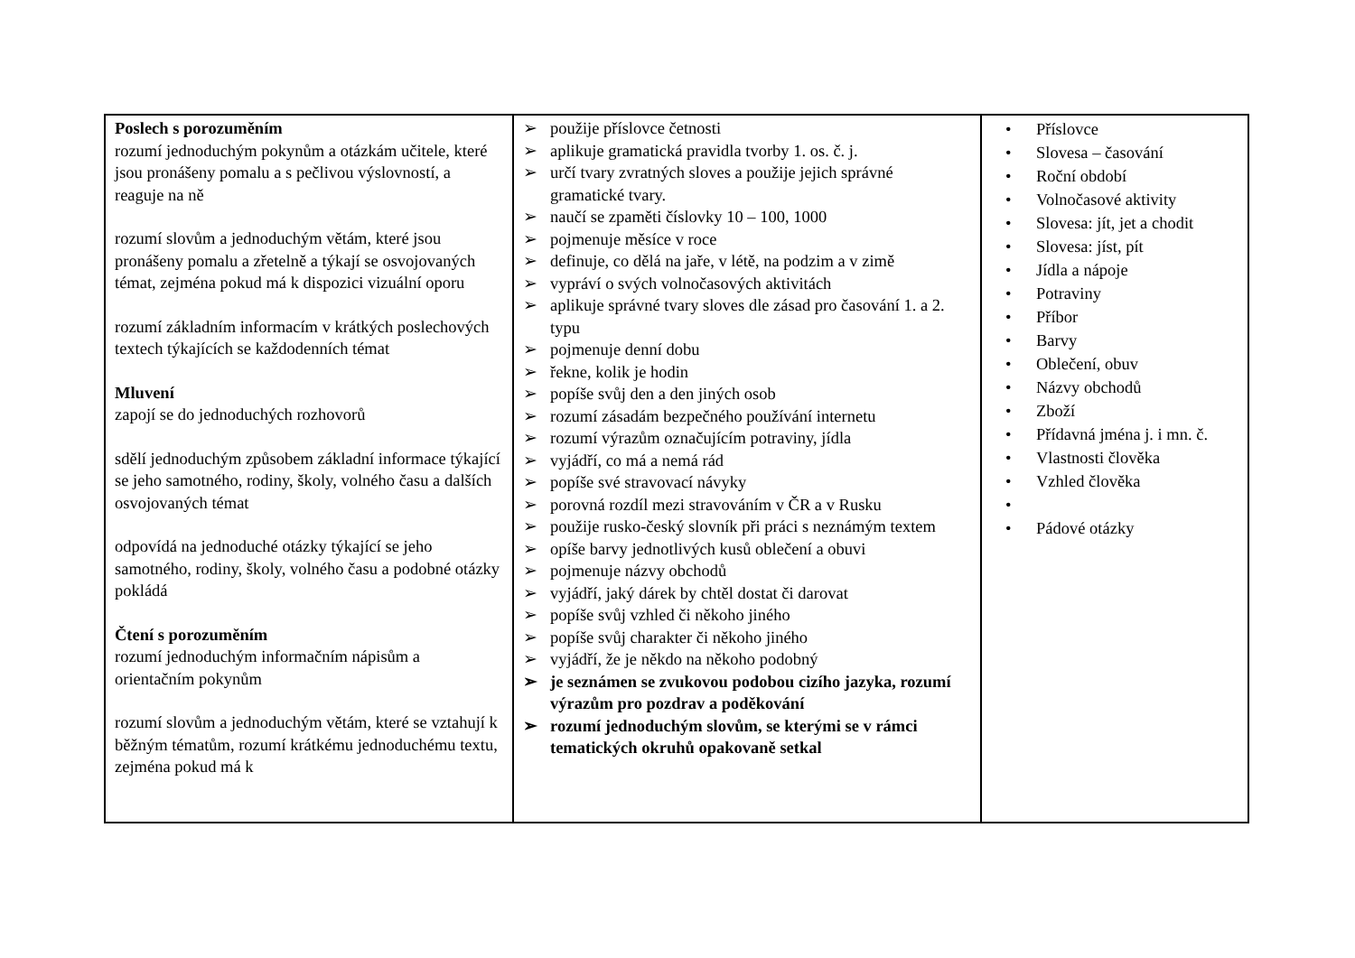| Poslech s porozuměním rozumí jednoduchým pokynům a otázkám učitele, které jsou pronášeny pomalu a s pečlivou výslovností, a reaguje na ně rozumí slovům a jednoduchým větám, které jsou pronášeny pomalu a zřetelně a týkají se osvojovaných témat, zejména pokud má k dispozici vizuální oporu rozumí základním informacím v krátkých poslechových textech týkajících se každodenních témat Mluvení zapojí se do jednoduchých rozhovorů sdělí jednoduchým způsobem základní informace týkající se jeho samotného, rodiny, školy, volného času a dalších osvojovaných témat odpovídá na jednoduché otázky týkající se jeho samotného, rodiny, školy, volného času a podobné otázky pokládá Čtení s porozuměním rozumí jednoduchým informačním nápisům a orientačním pokynům rozumí slovům a jednoduchým větám, které se vztahují k běžným tématům, rozumí krátkému jednoduchému textu, zejména pokud má k | ➢ použije příslovce četnosti ➢ aplikuje gramatická pravidla tvorby 1. os. č. j. ➢ určí tvary zvratných sloves a použije jejich správné gramatické tvary. ➢ naučí se zpaměti číslovky 10 – 100, 1000 ➢ pojmenuje měsíce v roce ➢ definuje, co dělá na jaře, v létě, na podzim a v zimě ➢ vypráví o svých volnočasových aktivitách ➢ aplikuje správné tvary sloves dle zásad pro časování 1. a 2. typu ➢ pojmenuje denní dobu ➢ řekne, kolik je hodin ➢ popíše svůj den a den jiných osob ➢ rozumí zásadám bezpečného používání internetu ➢ rozumí výrazům označujícím potraviny, jídla ➢ vyjádří, co má a nemá rád ➢ popíše své stravovací návyky ➢ porovná rozdíl mezi stravováním v ČR a v Rusku ➢ použije rusko-český slovník při práci s neznámým textem ➢ opíše barvy jednotlivých kusů oblečení a obuvi ➢ pojmenuje názvy obchodů ➢ vyjádří, jaký dárek by chtěl dostat či darovat ➢ popíše svůj vzhled či někoho jiného ➢ popíše svůj charakter či někoho jiného ➢ vyjádří, že je někdo na někoho podobný ➢ je seznámen se zvukovou podobou cizího jazyka, rozumí výrazům pro pozdrav a poděkování ➢ rozumí jednoduchým slovům, se kterými se v rámci tematických okruhů opakovaně setkal | • Příslovce • Slovesa – časování • Roční období • Volnočasové aktivity • Slovesa: jít, jet a chodit • Slovesa: jíst, pít • Jídla a nápoje • Potraviny • Příbor • Barvy • Oblečení, obuv • Názvy obchodů • Zboží • Přídavná jména j. i mn. č. • Vlastnosti člověka • Vzhled člověka • • Pádové otázky |